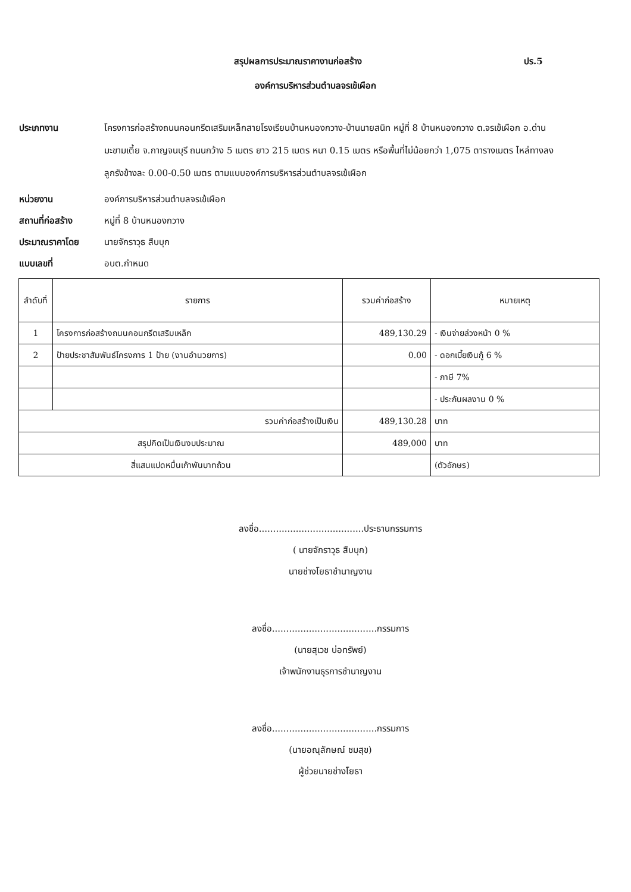สรุปผลการประมาณราคางานก่อสร้าง ปร.5
องค์การบริหารส่วนตำบลจรเข้เผือก
ประเภทงาน
โครงการก่อสร้างถนนคอนกรีตเสริมเหล็กสายโรงเรียนบ้านหนองกวาง-บ้านนายสนิท หมู่ที่ 8 บ้านหนองกวาง ต.จรเข้เผือก อ.ด่านมะขามเตี้ย จ.กาญจนบุรี ถนนกว้าง 5 เมตร ยาว 215 เมตร หนา 0.15 เมตร หรือพื้นที่ไม่น้อยกว่า 1,075 ตารางเมตร ไหล่ทางลงลูกรังข้างละ 0.00-0.50 เมตร ตามแบบองค์การบริหารส่วนตำบลจรเข้เผือก
หน่วยงาน องค์การบริหารส่วนตำบลจรเข้เผือก
สถานที่ก่อสร้าง หมู่ที่ 8 บ้านหนองกวาง
ประมาณราคาโดย นายจักราวุธ สืบบุก
แบบเลขที่ อบต.กำหนด
| ลำดับที่ | รายการ | รวมค่าก่อสร้าง | หมายเหตุ |
| --- | --- | --- | --- |
| 1 | โครงการก่อสร้างถนนคอนกรีตเสริมเหล็ก | 489,130.29 | - เงินจ่ายล่วงหน้า 0 % |
| 2 | ป้ายประชาสัมพันธ์โครงการ 1 ป้าย (งานอำนวยการ) | 0.00 | - ดอกเบี้ยเงินกู้ 6 % |
| | | | - ภาษี 7% |
| | | | - ประกันผลงาน 0 % |
| รวมค่าก่อสร้างเป็นเงิน | | 489,130.28 | บาท |
| สรุปคิดเป็นเงินงบประมาณ | | 489,000 | บาท |
| สี่แสนแปดหมื่นเก้าพันบาทถ้วน | | | (ตัวอักษร) |
ลงชื่อ.....................................ประธานกรรมการ
( นายจักราวุธ สืบบุก)
นายช่างโยธาชำนาญงาน
ลงชื่อ.....................................กรรมการ
(นายสุเวช บ่อทรัพย์)
เจ้าพนักงานธุรการชำนาญงาน
ลงชื่อ.....................................กรรมการ
(นายอณุลักษณ์ ชมสุข)
ผู้ช่วยนายช่างโยธา